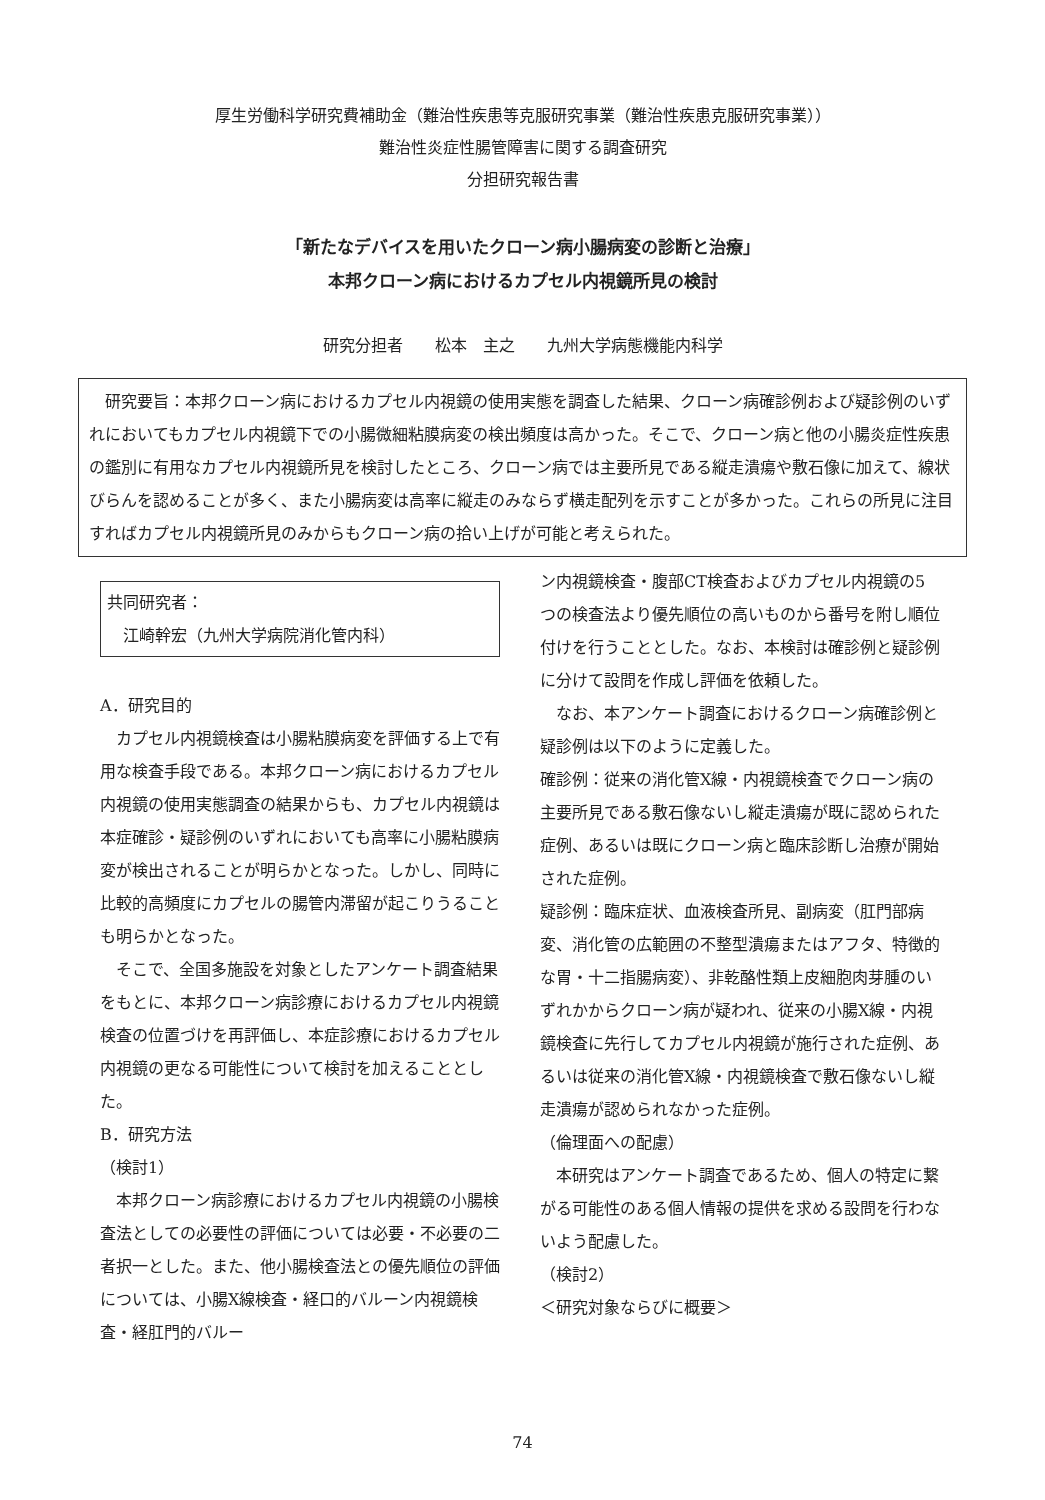厚生労働科学研究費補助金（難治性疾患等克服研究事業（難治性疾患克服研究事業））
難治性炎症性腸管障害に関する調査研究
分担研究報告書
「新たなデバイスを用いたクローン病小腸病変の診断と治療」
本邦クローン病におけるカプセル内視鏡所見の検討
研究分担者　　松本　主之　　九州大学病態機能内科学
　研究要旨：本邦クローン病におけるカプセル内視鏡の使用実態を調査した結果、クローン病確診例および疑診例のいずれにおいてもカプセル内視鏡下での小腸微細粘膜病変の検出頻度は高かった。そこで、クローン病と他の小腸炎症性疾患の鑑別に有用なカプセル内視鏡所見を検討したところ、クローン病では主要所見である縦走潰瘍や敷石像に加えて、線状びらんを認めることが多く、また小腸病変は高率に縦走のみならず横走配列を示すことが多かった。これらの所見に注目すればカプセル内視鏡所見のみからもクローン病の拾い上げが可能と考えられた。
共同研究者：
　江崎幹宏（九州大学病院消化管内科）
A．研究目的
　カプセル内視鏡検査は小腸粘膜病変を評価する上で有用な検査手段である。本邦クローン病におけるカプセル内視鏡の使用実態調査の結果からも、カプセル内視鏡は本症確診・疑診例のいずれにおいても高率に小腸粘膜病変が検出されることが明らかとなった。しかし、同時に比較的高頻度にカプセルの腸管内滞留が起こりうることも明らかとなった。
　そこで、全国多施設を対象としたアンケート調査結果をもとに、本邦クローン病診療におけるカプセル内視鏡検査の位置づけを再評価し、本症診療におけるカプセル内視鏡の更なる可能性について検討を加えることとした。
B．研究方法
（検討1）
　本邦クローン病診療におけるカプセル内視鏡の小腸検査法としての必要性の評価については必要・不必要の二者択一とした。また、他小腸検査法との優先順位の評価については、小腸X線検査・経口的バルーン内視鏡検査・経肛門的バルー
ン内視鏡検査・腹部CT検査およびカプセル内視鏡の5つの検査法より優先順位の高いものから番号を附し順位付けを行うこととした。なお、本検討は確診例と疑診例に分けて設問を作成し評価を依頼した。
　なお、本アンケート調査におけるクローン病確診例と疑診例は以下のように定義した。
確診例：従来の消化管X線・内視鏡検査でクローン病の主要所見である敷石像ないし縦走潰瘍が既に認められた症例、あるいは既にクローン病と臨床診断し治療が開始された症例。
疑診例：臨床症状、血液検査所見、副病変（肛門部病変、消化管の広範囲の不整型潰瘍またはアフタ、特徴的な胃・十二指腸病変）、非乾酪性類上皮細胞肉芽腫のいずれかからクローン病が疑われ、従来の小腸X線・内視鏡検査に先行してカプセル内視鏡が施行された症例、あるいは従来の消化管X線・内視鏡検査で敷石像ないし縦走潰瘍が認められなかった症例。
（倫理面への配慮）
　本研究はアンケート調査であるため、個人の特定に繋がる可能性のある個人情報の提供を求める設問を行わないよう配慮した。
（検討2）
＜研究対象ならびに概要＞
74